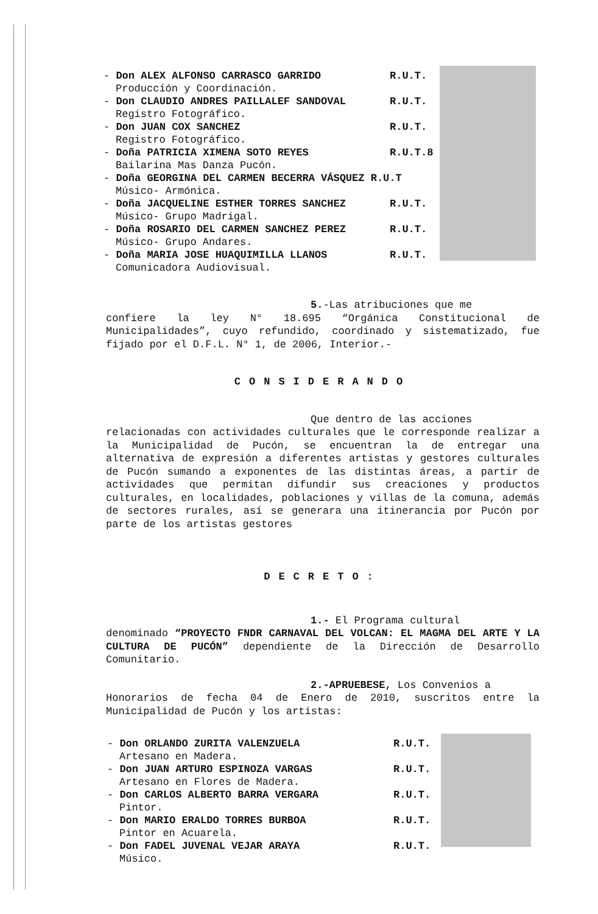- Don ALEX ALFONSO CARRASCO GARRIDO R.U.T.
Producción y Coordinación.
- Don CLAUDIO ANDRES PAILLALEF SANDOVAL R.U.T.
Registro Fotográfico.
- Don JUAN COX SANCHEZ R.U.T.
Registro Fotográfico.
- Doña PATRICIA XIMENA SOTO REYES R.U.T.8
Bailarina Mas Danza Pucón.
- Doña GEORGINA DEL CARMEN BECERRA VÁSQUEZ R.U.T
Músico- Armónica.
- Doña JACQUELINE ESTHER TORRES SANCHEZ R.U.T.
Músico- Grupo Madrigal.
- Doña ROSARIO DEL CARMEN SANCHEZ PEREZ R.U.T.
Músico- Grupo Andares.
- Doña MARIA JOSE HUAQUIMILLA LLANOS R.U.T.
Comunicadora Audiovisual.
5.-Las atribuciones que me
confiere la ley N° 18.695 “Orgánica Constitucional de Municipalidades”, cuyo refundido, coordinado y sistematizado, fue fijado por el D.F.L. N° 1, de 2006, Interior.-
CONSIDERANDO
Que dentro de las acciones
relacionadas con actividades culturales que le corresponde realizar a la Municipalidad de Pucón, se encuentran la de entregar una alternativa de expresión a diferentes artistas y gestores culturales de Pucón sumando a exponentes de las distintas áreas, a partir de actividades que permitan difundir sus creaciones y productos culturales, en localidades, poblaciones y villas de la comuna, además de sectores rurales, así se generara una itinerancia por Pucón por parte de los artistas gestores
DECRETO:
1.- El Programa cultural
denominado “PROYECTO FNDR CARNAVAL DEL VOLCAN: EL MAGMA DEL ARTE Y LA CULTURA DE PUCÓN” dependiente de la Dirección de Desarrollo Comunitario.
2.-APRUEBESE, Los Convenios a
Honorarios de fecha 04 de Enero de 2010, suscritos entre la Municipalidad de Pucón y los artistas:
- Don ORLANDO ZURITA VALENZUELA R.U.T.
Artesano en Madera.
- Don JUAN ARTURO ESPINOZA VARGAS R.U.T.
Artesano en Flores de Madera.
- Don CARLOS ALBERTO BARRA VERGARA R.U.T.
Pintor.
- Don MARIO ERALDO TORRES BURBOA R.U.T.
Pintor en Acuarela.
- Don FADEL JUVENAL VEJAR ARAYA R.U.T.
Músico.